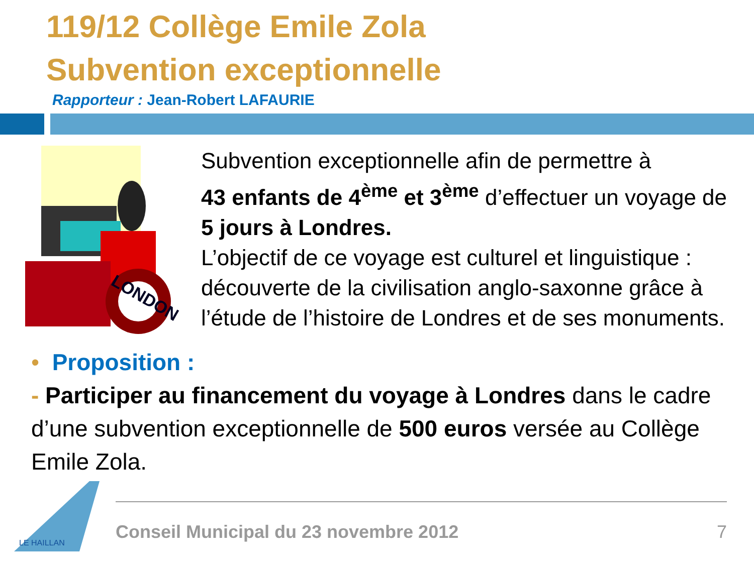119/12 Collège Emile Zola
Subvention exceptionnelle
Rapporteur : Jean-Robert LAFAURIE
LONDON
Subvention exceptionnelle afin de permettre à
43 enfants de 4<sup>ème</sup> et 3<sup>ème</sup> d’effectuer un voyage de
5 jours à Londres.
L’objectif de ce voyage est culturel et linguistique : découverte de la civilisation anglo-saxonne grâce à l’étude de l’histoire de Londres et de ses monuments.
• Proposition :
- Participer au financement du voyage à Londres dans le cadre d’une subvention exceptionnelle de 500 euros versée au Collège Emile Zola.
LE HAILLAN
Conseil Municipal du 23 novembre 2012 7